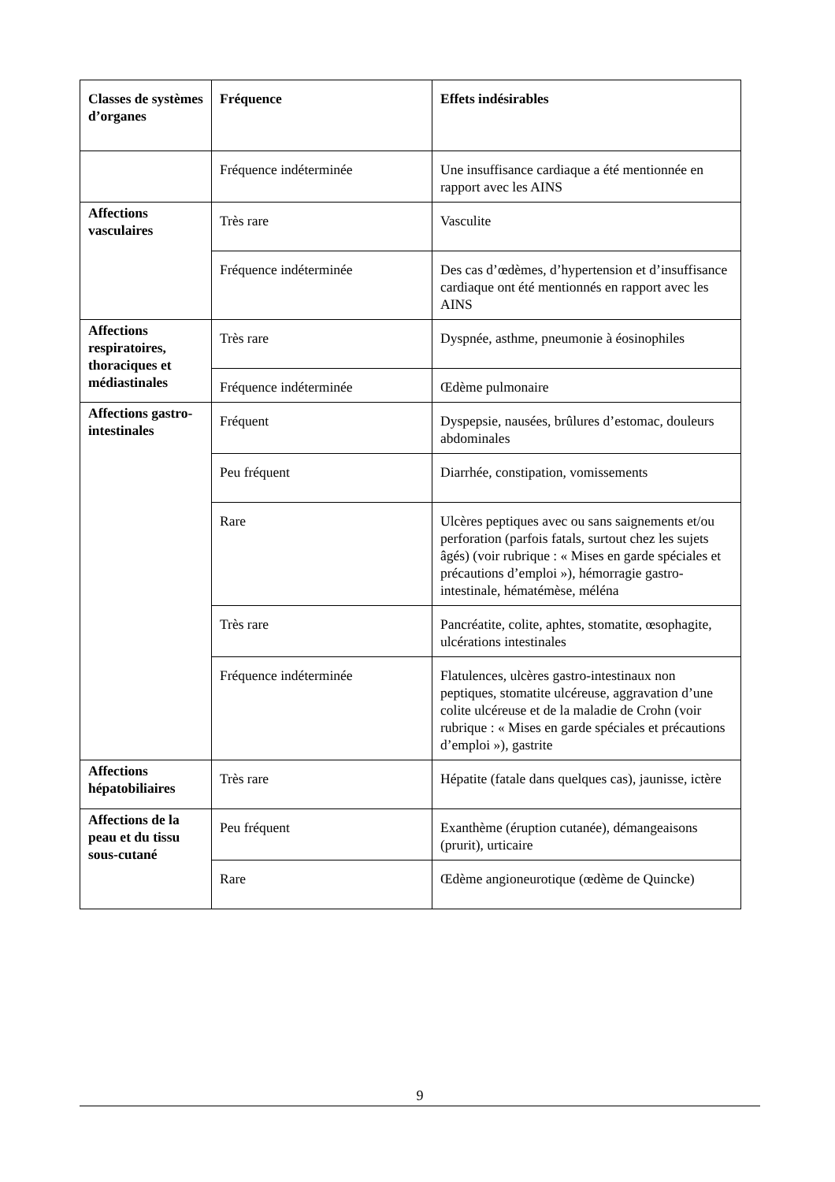| Classes de systèmes d’organes | Fréquence | Effets indésirables |
| --- | --- | --- |
| | Fréquence indéterminée | Une insuffisance cardiaque a été mentionnée en rapport avec les AINS |
| Affections vasculaires | Très rare | Vasculite |
| | Fréquence indéterminée | Des cas d’œdèmes, d’hypertension et d’insuffisance cardiaque ont été mentionnés en rapport avec les AINS |
| Affections respiratoires, thoraciques et médiastinales | Très rare | Dyspnée, asthme, pneumonie à éosinophiles |
| | Fréquence indéterminée | Œdème pulmonaire |
| Affections gastro-intestinales | Fréquent | Dyspepsie, nausées, brûlures d’estomac, douleurs abdominales |
| | Peu fréquent | Diarrhée, constipation, vomissements |
| | Rare | Ulcères peptiques avec ou sans saignements et/ou perforation (parfois fatals, surtout chez les sujets âgés) (voir rubrique : « Mises en garde spéciales et précautions d’emploi »), hémorragie gastro-intestinale, hématémèse, méléna |
| | Très rare | Pancréatite, colite, aphtes, stomatite, œsophagite, ulcérations intestinales |
| | Fréquence indéterminée | Flatulences, ulcères gastro-intestinaux non peptiques, stomatite ulcéreuse, aggravation d’une colite ulcéreuse et de la maladie de Crohn (voir rubrique : « Mises en garde spéciales et précautions d’emploi »), gastrite |
| Affections hépatobiliaires | Très rare | Hépatite (fatale dans quelques cas), jaunisse, ictère |
| Affections de la peau et du tissu sous-cutané | Peu fréquent | Exanthème (éruption cutanée), démangeaisons (prurit), urticaire |
| | Rare | Œdème angioneurotique (œdème de Quincke) |
9